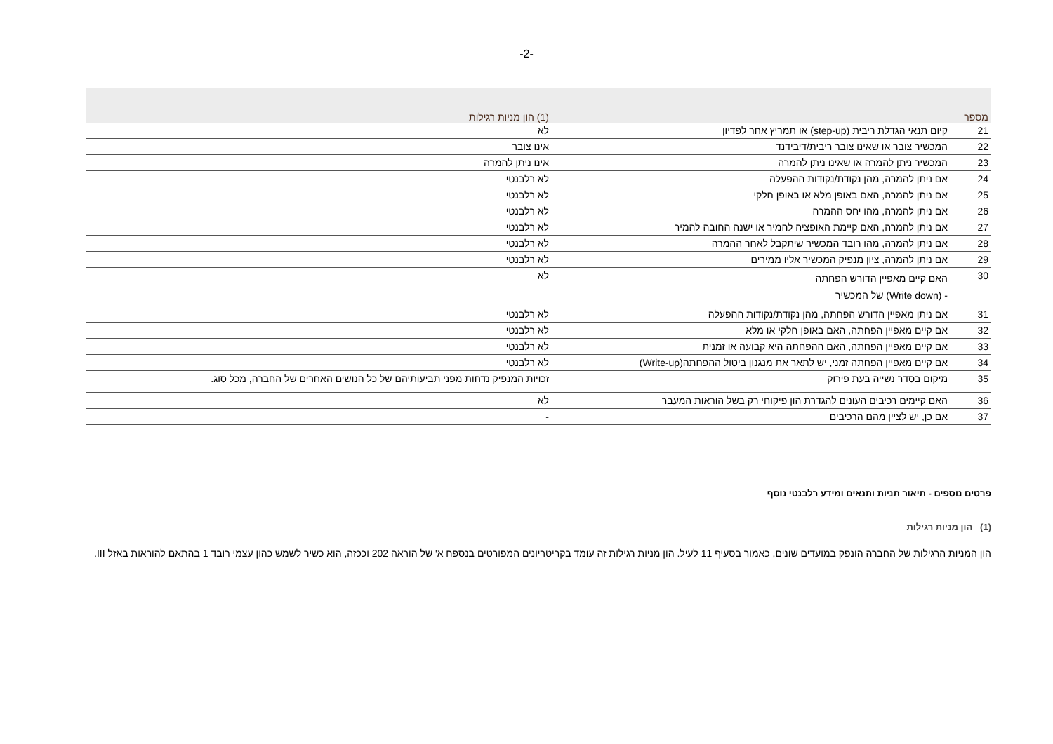-2-
| מספר | | (1) הון מניות רגילות |
| --- | --- | --- |
| 21 | קיום תנאי הגדלת ריבית (step-up) או תמריץ אחר לפדיון | לא |
| 22 | המכשיר צובר או שאינו צובר ריבית/דיבידנד | אינו צובר |
| 23 | המכשיר ניתן להמרה או שאינו ניתן להמרה | אינו ניתן להמרה |
| 24 | אם ניתן להמרה, מהן נקודת/נקודות ההפעלה | לא רלבנטי |
| 25 | אם ניתן להמרה, האם באופן מלא או באופן חלקי | לא רלבנטי |
| 26 | אם ניתן להמרה, מהו יחס ההמרה | לא רלבנטי |
| 27 | אם ניתן להמרה, האם קיימת האופציה להמיר או ישנה החובה להמיר | לא רלבנטי |
| 28 | אם ניתן להמרה, מהו רובד המכשיר שיתקבל לאחר ההמרה | לא רלבנטי |
| 29 | אם ניתן להמרה, ציון מנפיק המכשיר אליו ממירים | לא רלבנטי |
| 30 | האם קיים מאפיין הדורש הפחתה - (Write down) של המכשיר | לא |
| 31 | אם ניתן מאפיין הדורש הפחתה, מהן נקודת/נקודות ההפעלה | לא רלבנטי |
| 32 | אם קיים מאפיין הפחתה, האם באופן חלקי או מלא | לא רלבנטי |
| 33 | אם קיים מאפיין הפחתה, האם ההפחתה היא קבועה או זמנית | לא רלבנטי |
| 34 | אם קיים מאפיין הפחתה זמני, יש לתאר את מנגנון ביטול ההפחתה(Write-up) | לא רלבנטי |
| 35 | מיקום בסדר נשייה בעת פירוק | זכויות המנפיק נדחות מפני תביעותיהם של כל הנושים האחרים של החברה, מכל סוג. |
| 36 | האם קיימים רכיבים העונים להגדרת הון פיקוחי רק בשל הוראות המעבר | לא |
| 37 | אם כן, יש לציין מהם הרכיבים | - |
פרטים נוספים - תיאור תניות ותנאים ומידע רלבנטי נוסף
(1) הון מניות רגילות
הון המניות הרגילות של החברה הונפק במועדים שונים, כאמור בסעיף 11 לעיל. הון מניות רגילות זה עומד בקריטריונים המפורטים בנספח א' של הוראה 202 וככזה, הוא כשיר לשמש כהון עצמי רובד 1 בהתאם להוראות באזל III.